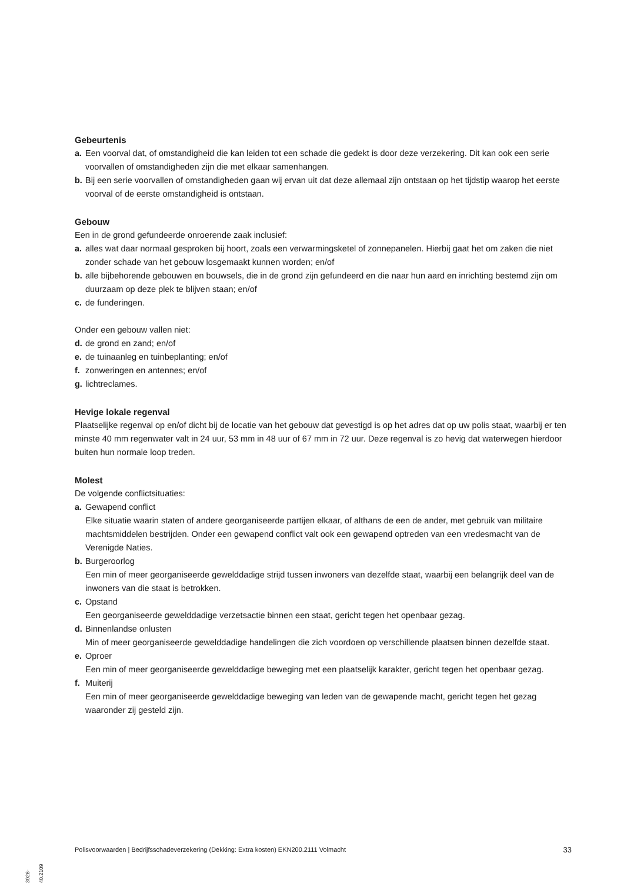Gebeurtenis
a. Een voorval dat, of omstandigheid die kan leiden tot een schade die gedekt is door deze verzekering. Dit kan ook een serie voorvallen of omstandigheden zijn die met elkaar samenhangen.
b. Bij een serie voorvallen of omstandigheden gaan wij ervan uit dat deze allemaal zijn ontstaan op het tijdstip waarop het eerste voorval of de eerste omstandigheid is ontstaan.
Gebouw
Een in de grond gefundeerde onroerende zaak inclusief:
a. alles wat daar normaal gesproken bij hoort, zoals een verwarmingsketel of zonnepanelen. Hierbij gaat het om zaken die niet zonder schade van het gebouw losgemaakt kunnen worden; en/of
b. alle bijbehorende gebouwen en bouwsels, die in de grond zijn gefundeerd en die naar hun aard en inrichting bestemd zijn om duurzaam op deze plek te blijven staan; en/of
c. de funderingen.
Onder een gebouw vallen niet:
d. de grond en zand; en/of
e. de tuinaanleg en tuinbeplanting; en/of
f. zonweringen en antennes; en/of
g. lichtreclames.
Hevige lokale regenval
Plaatselijke regenval op en/of dicht bij de locatie van het gebouw dat gevestigd is op het adres dat op uw polis staat, waarbij er ten minste 40 mm regenwater valt in 24 uur, 53 mm in 48 uur of 67 mm in 72 uur. Deze regenval is zo hevig dat waterwegen hierdoor buiten hun normale loop treden.
Molest
De volgende conflictsituaties:
a. Gewapend conflict
Elke situatie waarin staten of andere georganiseerde partijen elkaar, of althans de een de ander, met gebruik van militaire machtsmiddelen bestrijden. Onder een gewapend conflict valt ook een gewapend optreden van een vredesmacht van de Verenigde Naties.
b. Burgeroorlog
Een min of meer georganiseerde gewelddadige strijd tussen inwoners van dezelfde staat, waarbij een belangrijk deel van de inwoners van die staat is betrokken.
c. Opstand
Een georganiseerde gewelddadige verzetsactie binnen een staat, gericht tegen het openbaar gezag.
d. Binnenlandse onlusten
Min of meer georganiseerde gewelddadige handelingen die zich voordoen op verschillende plaatsen binnen dezelfde staat.
e. Oproer
Een min of meer georganiseerde gewelddadige beweging met een plaatselijk karakter, gericht tegen het openbaar gezag.
f. Muiterij
Een min of meer georganiseerde gewelddadige beweging van leden van de gewapende macht, gericht tegen het gezag waaronder zij gesteld zijn.
Polisvoorwaarden | Bedrijfsschadeverzekering (Dekking: Extra kosten) EKN200.2111 Volmacht 33
3026-40.2109